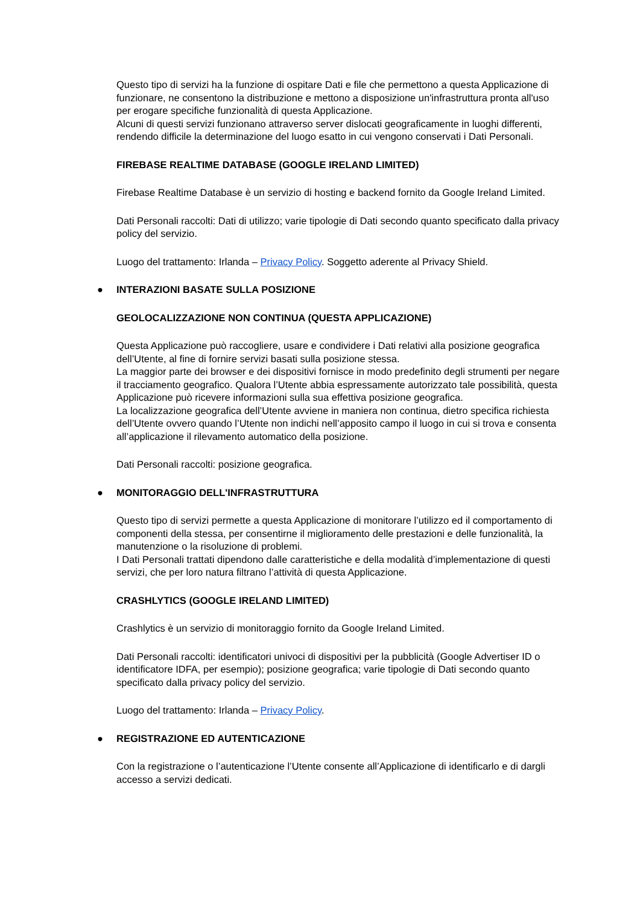Questo tipo di servizi ha la funzione di ospitare Dati e file che permettono a questa Applicazione di funzionare, ne consentono la distribuzione e mettono a disposizione un'infrastruttura pronta all'uso per erogare specifiche funzionalità di questa Applicazione.
Alcuni di questi servizi funzionano attraverso server dislocati geograficamente in luoghi differenti, rendendo difficile la determinazione del luogo esatto in cui vengono conservati i Dati Personali.
FIREBASE REALTIME DATABASE (GOOGLE IRELAND LIMITED)
Firebase Realtime Database è un servizio di hosting e backend fornito da Google Ireland Limited.
Dati Personali raccolti: Dati di utilizzo; varie tipologie di Dati secondo quanto specificato dalla privacy policy del servizio.
Luogo del trattamento: Irlanda – Privacy Policy. Soggetto aderente al Privacy Shield.
● INTERAZIONI BASATE SULLA POSIZIONE
GEOLOCALIZZAZIONE NON CONTINUA (QUESTA APPLICAZIONE)
Questa Applicazione può raccogliere, usare e condividere i Dati relativi alla posizione geografica dell’Utente, al fine di fornire servizi basati sulla posizione stessa.
La maggior parte dei browser e dei dispositivi fornisce in modo predefinito degli strumenti per negare il tracciamento geografico. Qualora l’Utente abbia espressamente autorizzato tale possibilità, questa Applicazione può ricevere informazioni sulla sua effettiva posizione geografica.
La localizzazione geografica dell’Utente avviene in maniera non continua, dietro specifica richiesta dell’Utente ovvero quando l’Utente non indichi nell’apposito campo il luogo in cui si trova e consenta all’applicazione il rilevamento automatico della posizione.
Dati Personali raccolti: posizione geografica.
● MONITORAGGIO DELL'INFRASTRUTTURA
Questo tipo di servizi permette a questa Applicazione di monitorare l’utilizzo ed il comportamento di componenti della stessa, per consentirne il miglioramento delle prestazioni e delle funzionalità, la manutenzione o la risoluzione di problemi.
I Dati Personali trattati dipendono dalle caratteristiche e della modalità d’implementazione di questi servizi, che per loro natura filtrano l’attività di questa Applicazione.
CRASHLYTICS (GOOGLE IRELAND LIMITED)
Crashlytics è un servizio di monitoraggio fornito da Google Ireland Limited.
Dati Personali raccolti: identificatori univoci di dispositivi per la pubblicità (Google Advertiser ID o identificatore IDFA, per esempio); posizione geografica; varie tipologie di Dati secondo quanto specificato dalla privacy policy del servizio.
Luogo del trattamento: Irlanda – Privacy Policy.
● REGISTRAZIONE ED AUTENTICAZIONE
Con la registrazione o l’autenticazione l’Utente consente all’Applicazione di identificarlo e di dargli accesso a servizi dedicati.